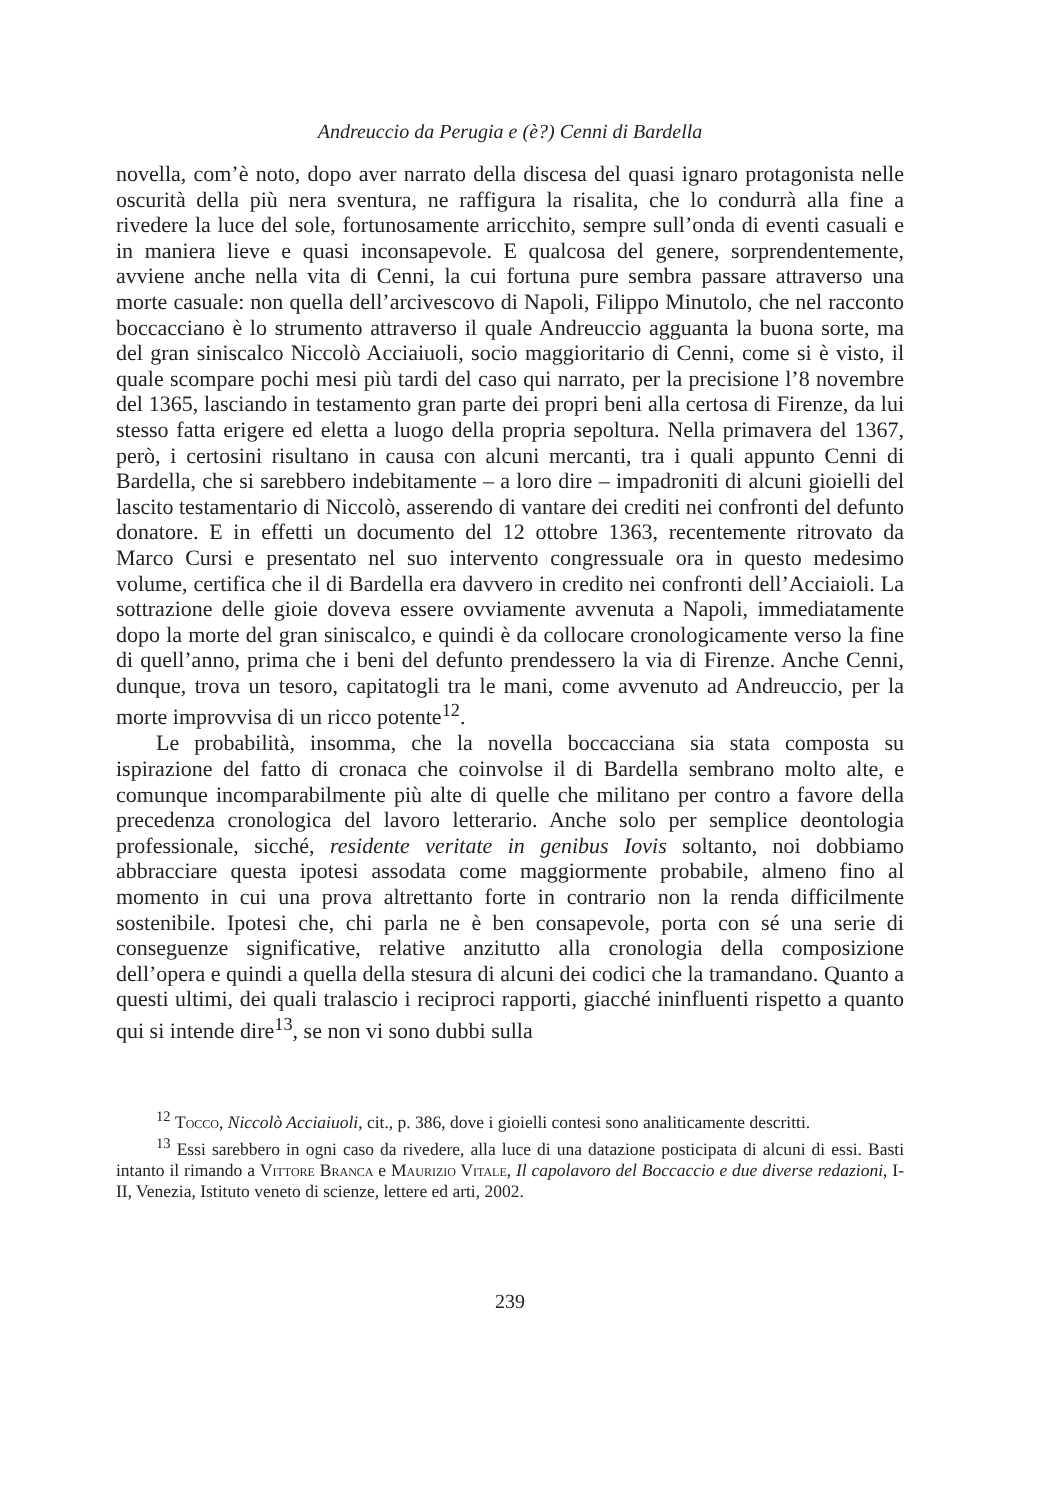Andreuccio da Perugia e (è?) Cenni di Bardella
novella, com’è noto, dopo aver narrato della discesa del quasi ignaro protagonista nelle oscurità della più nera sventura, ne raffigura la risalita, che lo condurrà alla fine a rivedere la luce del sole, fortunosamente arricchito, sempre sull’onda di eventi casuali e in maniera lieve e quasi inconsapevole. E qualcosa del genere, sorprendentemente, avviene anche nella vita di Cenni, la cui fortuna pure sembra passare attraverso una morte casuale: non quella dell’arcivescovo di Napoli, Filippo Minutolo, che nel racconto boccacciano è lo strumento attraverso il quale Andreuccio agguanta la buona sorte, ma del gran siniscalco Niccolò Acciaiuoli, socio maggioritario di Cenni, come si è visto, il quale scompare pochi mesi più tardi del caso qui narrato, per la precisione l’8 novembre del 1365, lasciando in testamento gran parte dei propri beni alla certosa di Firenze, da lui stesso fatta erigere ed eletta a luogo della propria sepoltura. Nella primavera del 1367, però, i certosini risultano in causa con alcuni mercanti, tra i quali appunto Cenni di Bardella, che si sarebbero indebitamente – a loro dire – impadroniti di alcuni gioielli del lascito testamentario di Niccolò, asserendo di vantare dei crediti nei confronti del defunto donatore. E in effetti un documento del 12 ottobre 1363, recentemente ritrovato da Marco Cursi e presentato nel suo intervento congressuale ora in questo medesimo volume, certifica che il di Bardella era davvero in credito nei confronti dell’Acciaioli. La sottrazione delle gioie doveva essere ovviamente avvenuta a Napoli, immediatamente dopo la morte del gran siniscalco, e quindi è da collocare cronologicamente verso la fine di quell’anno, prima che i beni del defunto prendessero la via di Firenze. Anche Cenni, dunque, trova un tesoro, capitatogli tra le mani, come avvenuto ad Andreuccio, per la morte improvvisa di un ricco potente<sup>12</sup>.
Le probabilità, insomma, che la novella boccacciana sia stata composta su ispirazione del fatto di cronaca che coinvolse il di Bardella sembrano molto alte, e comunque incomparabilmente più alte di quelle che militano per contro a favore della precedenza cronologica del lavoro letterario. Anche solo per semplice deontologia professionale, sicché, residente veritate in genibus Iovis soltanto, noi dobbiamo abbracciare questa ipotesi assodata come maggiormente probabile, almeno fino al momento in cui una prova altrettanto forte in contrario non la renda difficilmente sostenibile. Ipotesi che, chi parla ne è ben consapevole, porta con sé una serie di conseguenze significative, relative anzitutto alla cronologia della composizione dell’opera e quindi a quella della stesura di alcuni dei codici che la tramandano. Quanto a questi ultimi, dei quali tralascio i reciproci rapporti, giacché ininfluenti rispetto a quanto qui si intende dire<sup>13</sup>, se non vi sono dubbi sulla
<sup>12</sup> Tocco, Niccolò Acciaiuoli, cit., p. 386, dove i gioielli contesi sono analiticamente descritti.
<sup>13</sup> Essi sarebbero in ogni caso da rivedere, alla luce di una datazione posticipata di alcuni di essi. Basti intanto il rimando a Vittore Branca e Maurizio Vitale, Il capolavoro del Boccaccio e due diverse redazioni, I-II, Venezia, Istituto veneto di scienze, lettere ed arti, 2002.
239